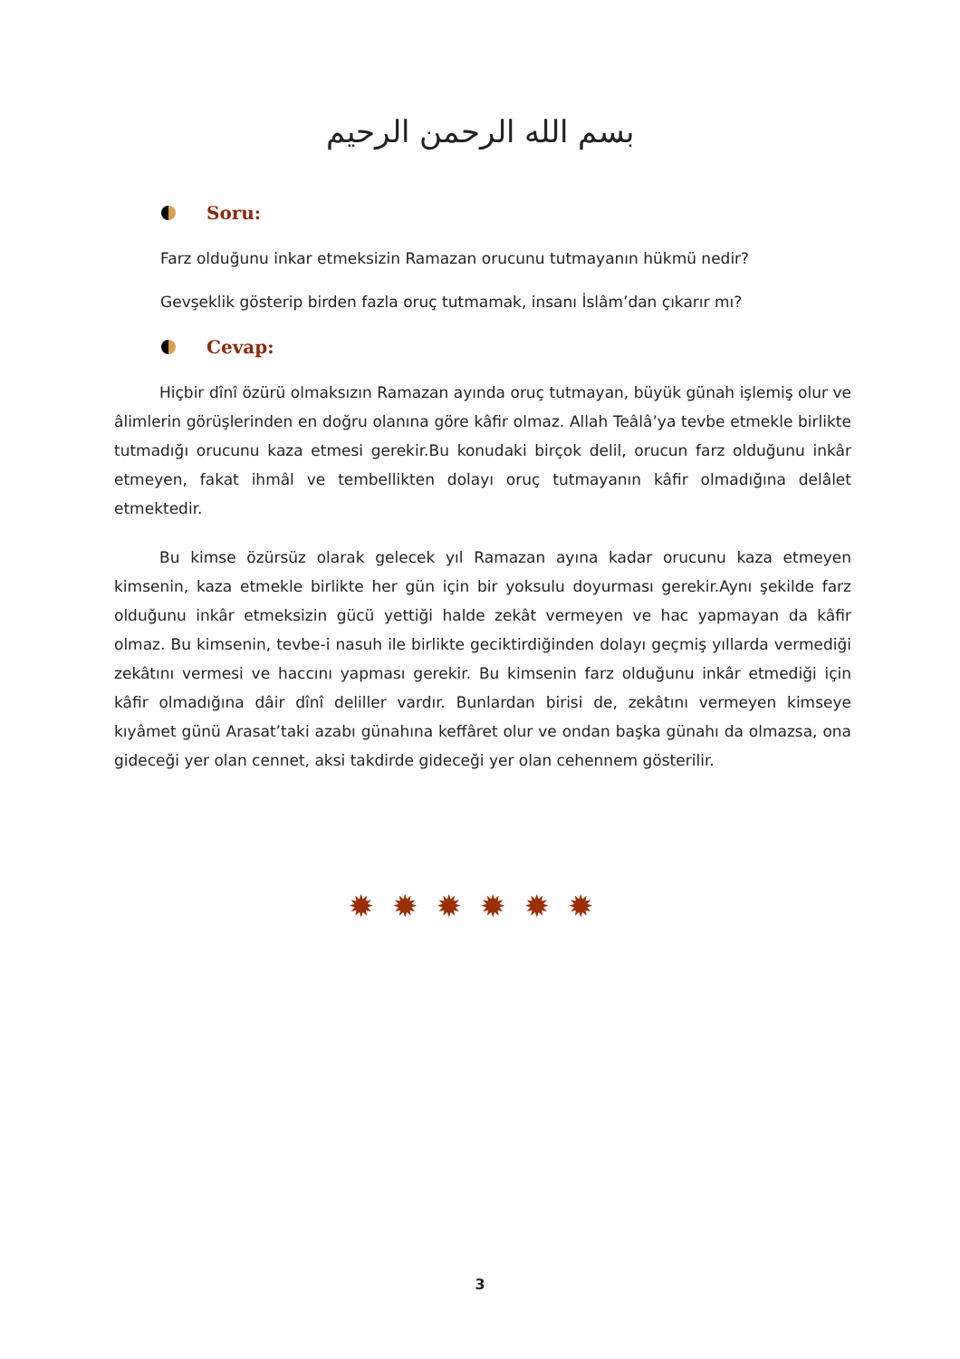بسم الله الرحمن الرحيم
Soru:
Farz olduğunu inkar etmeksizin Ramazan orucunu tutmayanın hükmü nedir?
Gevşeklik gösterip birden fazla oruç tutmamak, insanı İslâm’dan çıkarır mı?
Cevap:
Hiçbir dînî özürü olmaksızın Ramazan ayında oruç tutmayan, büyük günah işlemiş olur ve âlimlerin görüşlerinden en doğru olanına göre kâfir olmaz. Allah Teâlâ’ya tevbe etmekle birlikte tutmadığı orucunu kaza etmesi gerekir.Bu konudaki birçok delil, orucun farz olduğunu inkâr etmeyen, fakat ihmâl ve tembellikten dolayı oruç tutmayanın kâfir olmadığına delâlet etmektedir.
Bu kimse özürsüz olarak gelecek yıl Ramazan ayına kadar orucunu kaza etmeyen kimsenin, kaza etmekle birlikte her gün için bir yoksulu doyurması gerekir.Aynı şekilde farz olduğunu inkâr etmeksizin gücü yettiği halde zekât vermeyen ve hac yapmayan da kâfir olmaz. Bu kimsenin, tevbe-i nasuh ile birlikte geciktirdiğinden dolayı geçmiş yıllarda vermediği zekâtını vermesi ve haccını yapması gerekir. Bu kimsenin farz olduğunu inkâr etmediği için kâfir olmadığına dâir dînî deliller vardır. Bunlardan birisi de, zekâtını vermeyen kimseye kıyâmet günü Arasat’taki azabı günahına keffâret olur ve ondan başka günahı da olmazsa, ona gideceği yer olan cennet, aksi takdirde gideceği yer olan cehennem gösterilir.
✹✹✹✹✹✹
3